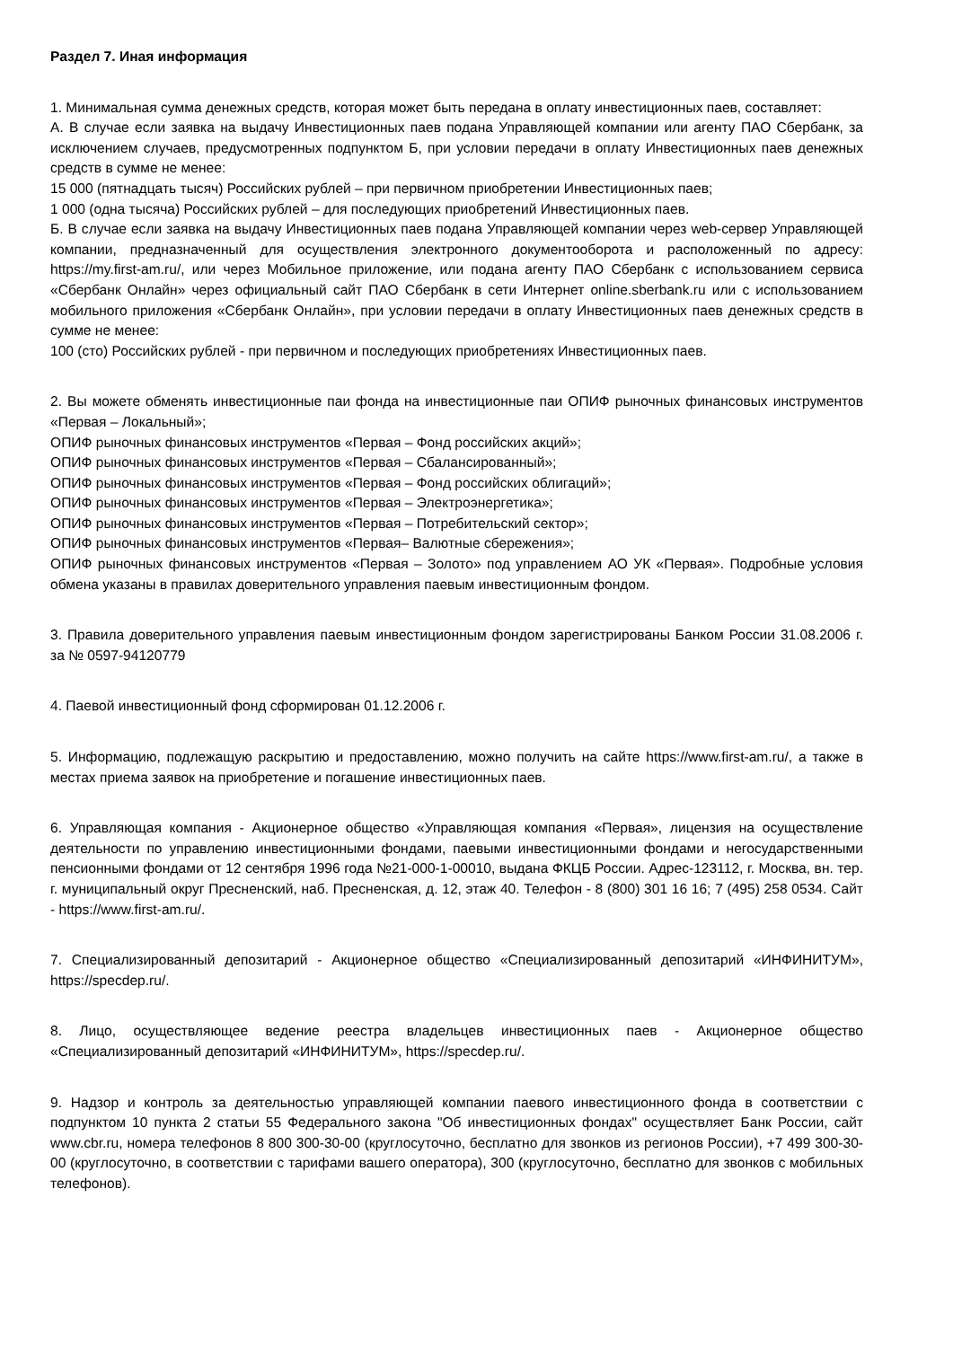Раздел 7. Иная информация
1. Минимальная сумма денежных средств, которая может быть передана в оплату инвестиционных паев, составляет:
А. В случае если заявка на выдачу Инвестиционных паев подана Управляющей компании или агенту ПАО Сбербанк, за исключением случаев, предусмотренных подпунктом Б, при условии передачи в оплату Инвестиционных паев денежных средств в сумме не менее:
15 000 (пятнадцать тысяч) Российских рублей – при первичном приобретении Инвестиционных паев;
1 000 (одна тысяча) Российских рублей – для последующих приобретений Инвестиционных паев.
Б. В случае если заявка на выдачу Инвестиционных паев подана Управляющей компании через web-сервер Управляющей компании, предназначенный для осуществления электронного документооборота и расположенный по адресу: https://my.first-am.ru/, или через Мобильное приложение, или подана агенту ПАО Сбербанк с использованием сервиса «Сбербанк Онлайн» через официальный сайт ПАО Сбербанк в сети Интернет online.sberbank.ru или с использованием мобильного приложения «Сбербанк Онлайн», при условии передачи в оплату Инвестиционных паев денежных средств в сумме не менее:
100 (сто) Российских рублей - при первичном и последующих приобретениях Инвестиционных паев.
2. Вы можете обменять инвестиционные паи фонда на инвестиционные паи ОПИФ рыночных финансовых инструментов «Первая – Локальный»;
ОПИФ рыночных финансовых инструментов «Первая – Фонд российских акций»;
ОПИФ рыночных финансовых инструментов «Первая – Сбалансированный»;
ОПИФ рыночных финансовых инструментов «Первая – Фонд российских облигаций»;
ОПИФ рыночных финансовых инструментов «Первая – Электроэнергетика»;
ОПИФ рыночных финансовых инструментов «Первая – Потребительский сектор»;
ОПИФ рыночных финансовых инструментов «Первая– Валютные сбережения»;
ОПИФ рыночных финансовых инструментов «Первая – Золото» под управлением АО УК «Первая». Подробные условия обмена указаны в правилах доверительного управления паевым инвестиционным фондом.
3. Правила доверительного управления паевым инвестиционным фондом зарегистрированы Банком России 31.08.2006 г. за № 0597-94120779
4. Паевой инвестиционный фонд сформирован 01.12.2006 г.
5. Информацию, подлежащую раскрытию и предоставлению, можно получить на сайте https://www.first-am.ru/, а также в местах приема заявок на приобретение и погашение инвестиционных паев.
6. Управляющая компания - Акционерное общество «Управляющая компания «Первая», лицензия на осуществление деятельности по управлению инвестиционными фондами, паевыми инвестиционными фондами и негосударственными пенсионными фондами от 12 сентября 1996 года №21-000-1-00010, выдана ФКЦБ России. Адрес-123112, г. Москва, вн. тер. г. муниципальный округ Пресненский, наб. Пресненская, д. 12, этаж 40. Телефон - 8 (800) 301 16 16; 7 (495) 258 0534. Сайт - https://www.first-am.ru/.
7. Специализированный депозитарий - Акционерное общество «Специализированный депозитарий «ИНФИНИТУМ», https://specdep.ru/.
8. Лицо, осуществляющее ведение реестра владельцев инвестиционных паев - Акционерное общество «Специализированный депозитарий «ИНФИНИТУМ», https://specdep.ru/.
9. Надзор и контроль за деятельностью управляющей компании паевого инвестиционного фонда в соответствии с подпунктом 10 пункта 2 статьи 55 Федерального закона "Об инвестиционных фондах" осуществляет Банк России, сайт www.cbr.ru, номера телефонов 8 800 300-30-00 (круглосуточно, бесплатно для звонков из регионов России), +7 499 300-30-00 (круглосуточно, в соответствии с тарифами вашего оператора), 300 (круглосуточно, бесплатно для звонков с мобильных телефонов).